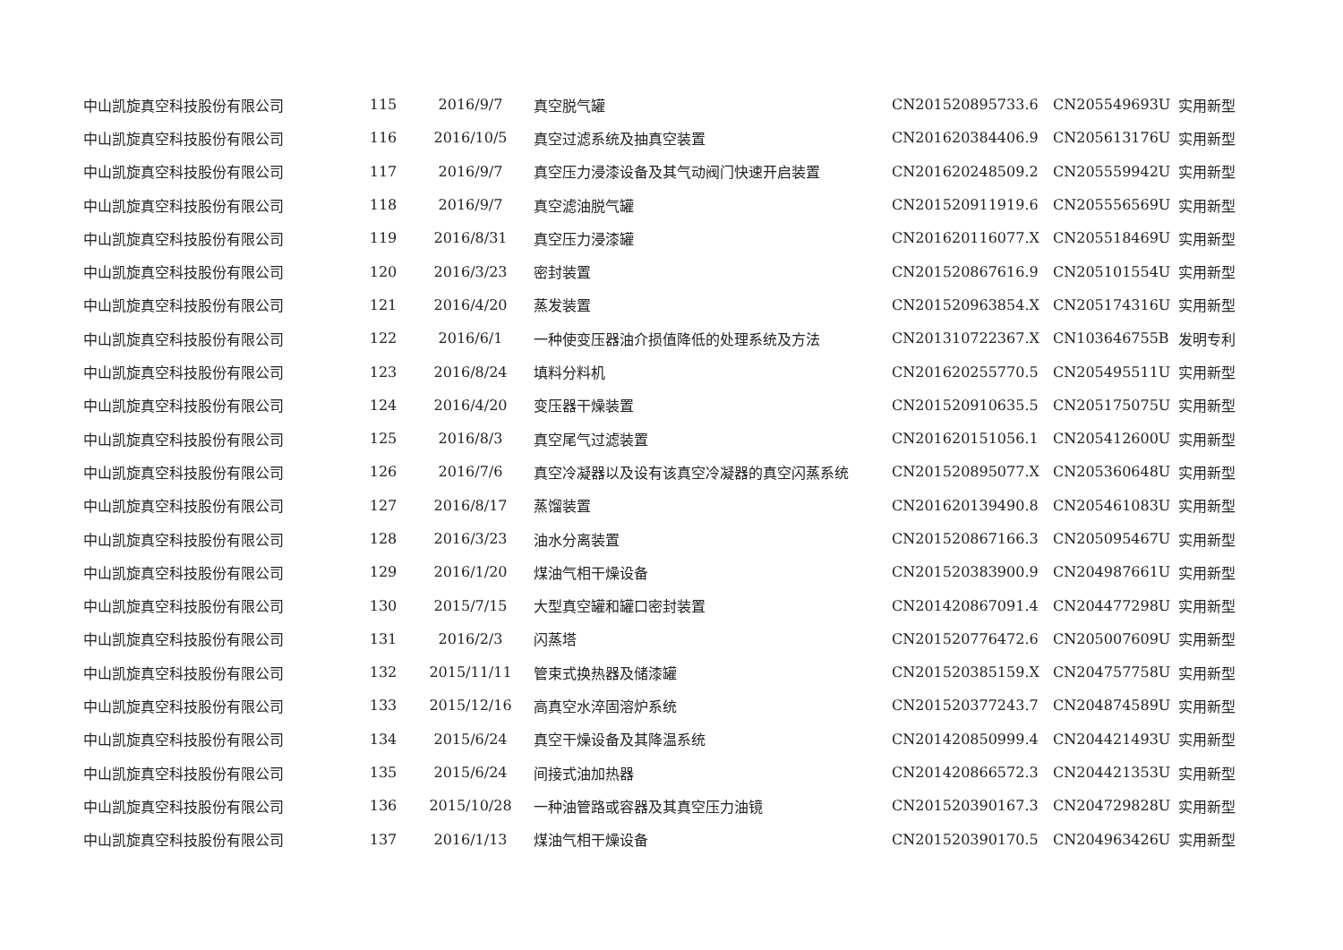| 中山凯旋真空科技股份有限公司 | 115 | 2016/9/7 | 真空脱气罐 | CN201520895733.6 | CN205549693U | 实用新型 |
| 中山凯旋真空科技股份有限公司 | 116 | 2016/10/5 | 真空过滤系统及抽真空装置 | CN201620384406.9 | CN205613176U | 实用新型 |
| 中山凯旋真空科技股份有限公司 | 117 | 2016/9/7 | 真空压力浸漆设备及其气动阀门快速开启装置 | CN201620248509.2 | CN205559942U | 实用新型 |
| 中山凯旋真空科技股份有限公司 | 118 | 2016/9/7 | 真空滤油脱气罐 | CN201520911919.6 | CN205556569U | 实用新型 |
| 中山凯旋真空科技股份有限公司 | 119 | 2016/8/31 | 真空压力浸漆罐 | CN201620116077.X | CN205518469U | 实用新型 |
| 中山凯旋真空科技股份有限公司 | 120 | 2016/3/23 | 密封装置 | CN201520867616.9 | CN205101554U | 实用新型 |
| 中山凯旋真空科技股份有限公司 | 121 | 2016/4/20 | 蒸发装置 | CN201520963854.X | CN205174316U | 实用新型 |
| 中山凯旋真空科技股份有限公司 | 122 | 2016/6/1 | 一种使变压器油介损值降低的处理系统及方法 | CN201310722367.X | CN103646755B | 发明专利 |
| 中山凯旋真空科技股份有限公司 | 123 | 2016/8/24 | 填料分料机 | CN201620255770.5 | CN205495511U | 实用新型 |
| 中山凯旋真空科技股份有限公司 | 124 | 2016/4/20 | 变压器干燥装置 | CN201520910635.5 | CN205175075U | 实用新型 |
| 中山凯旋真空科技股份有限公司 | 125 | 2016/8/3 | 真空尾气过滤装置 | CN201620151056.1 | CN205412600U | 实用新型 |
| 中山凯旋真空科技股份有限公司 | 126 | 2016/7/6 | 真空冷凝器以及设有该真空冷凝器的真空闪蒸系统 | CN201520895077.X | CN205360648U | 实用新型 |
| 中山凯旋真空科技股份有限公司 | 127 | 2016/8/17 | 蒸馏装置 | CN201620139490.8 | CN205461083U | 实用新型 |
| 中山凯旋真空科技股份有限公司 | 128 | 2016/3/23 | 油水分离装置 | CN201520867166.3 | CN205095467U | 实用新型 |
| 中山凯旋真空科技股份有限公司 | 129 | 2016/1/20 | 煤油气相干燥设备 | CN201520383900.9 | CN204987661U | 实用新型 |
| 中山凯旋真空科技股份有限公司 | 130 | 2015/7/15 | 大型真空罐和罐口密封装置 | CN201420867091.4 | CN204477298U | 实用新型 |
| 中山凯旋真空科技股份有限公司 | 131 | 2016/2/3 | 闪蒸塔 | CN201520776472.6 | CN205007609U | 实用新型 |
| 中山凯旋真空科技股份有限公司 | 132 | 2015/11/11 | 管束式换热器及储漆罐 | CN201520385159.X | CN204757758U | 实用新型 |
| 中山凯旋真空科技股份有限公司 | 133 | 2015/12/16 | 高真空水淬固溶炉系统 | CN201520377243.7 | CN204874589U | 实用新型 |
| 中山凯旋真空科技股份有限公司 | 134 | 2015/6/24 | 真空干燥设备及其降温系统 | CN201420850999.4 | CN204421493U | 实用新型 |
| 中山凯旋真空科技股份有限公司 | 135 | 2015/6/24 | 间接式油加热器 | CN201420866572.3 | CN204421353U | 实用新型 |
| 中山凯旋真空科技股份有限公司 | 136 | 2015/10/28 | 一种油管路或容器及其真空压力油镜 | CN201520390167.3 | CN204729828U | 实用新型 |
| 中山凯旋真空科技股份有限公司 | 137 | 2016/1/13 | 煤油气相干燥设备 | CN201520390170.5 | CN204963426U | 实用新型 |